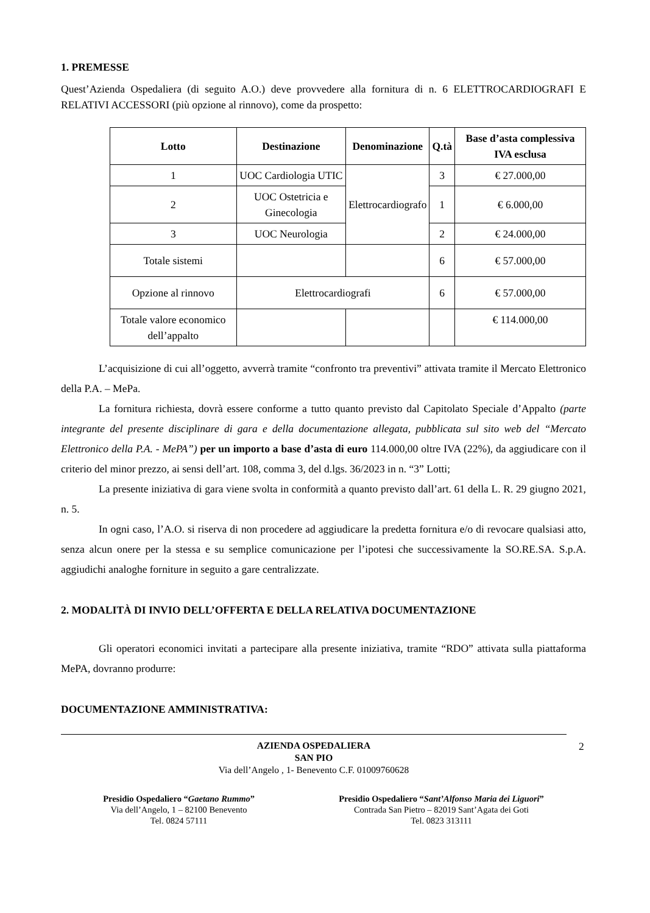1. PREMESSE
Quest’Azienda Ospedaliera (di seguito A.O.) deve provvedere alla fornitura di n. 6 ELETTROCARDIOGRAFI E RELATIVI ACCESSORI (più opzione al rinnovo), come da prospetto:
| Lotto | Destinazione | Denominazione | Q.tà | Base d’asta complessiva IVA esclusa |
| --- | --- | --- | --- | --- |
| 1 | UOC Cardiologia UTIC | Elettrocardiografo | 3 | € 27.000,00 |
| 2 | UOC Ostetricia e Ginecologia | | 1 | € 6.000,00 |
| 3 | UOC Neurologia | | 2 | € 24.000,00 |
| Totale sistemi | | | 6 | € 57.000,00 |
| Opzione al rinnovo | Elettrocardiografi | | 6 | € 57.000,00 |
| Totale valore economico dell’appalto | | | | € 114.000,00 |
L’acquisizione di cui all’oggetto, avverrà tramite “confronto tra preventivi” attivata tramite il Mercato Elettronico della P.A. – MePa.
La fornitura richiesta, dovrà essere conforme a tutto quanto previsto dal Capitolato Speciale d’Appalto (parte integrante del presente disciplinare di gara e della documentazione allegata, pubblicata sul sito web del “Mercato Elettronico della P.A. - MePA”) per un importo a base d’asta di euro 114.000,00 oltre IVA (22%), da aggiudicare con il criterio del minor prezzo, ai sensi dell’art. 108, comma 3, del d.lgs. 36/2023 in n. “3” Lotti;
La presente iniziativa di gara viene svolta in conformità a quanto previsto dall’art. 61 della L. R. 29 giugno 2021, n. 5.
In ogni caso, l’A.O. si riserva di non procedere ad aggiudicare la predetta fornitura e/o di revocare qualsiasi atto, senza alcun onere per la stessa e su semplice comunicazione per l’ipotesi che successivamente la SO.RE.SA. S.p.A. aggiudichi analoghe forniture in seguito a gare centralizzate.
2. MODALITÀ DI INVIO DELL’OFFERTA E DELLA RELATIVA DOCUMENTAZIONE
Gli operatori economici invitati a partecipare alla presente iniziativa, tramite “RDO” attivata sulla piattaforma MePA, dovranno produrre:
DOCUMENTAZIONE AMMINISTRATIVA:
AZIENDA OSPEDALIERA
SAN PIO
Via dell’Angelo , 1- Benevento C.F. 01009760628
2
Presidio Ospedaliero “Gaetano Rummo”
Via dell’Angelo, 1 – 82100 Benevento
Tel. 0824 57111
Presidio Ospedaliero “Sant’Alfonso Maria dei Liguori”
Contrada San Pietro – 82019 Sant’Agata dei Goti
Tel. 0823 313111